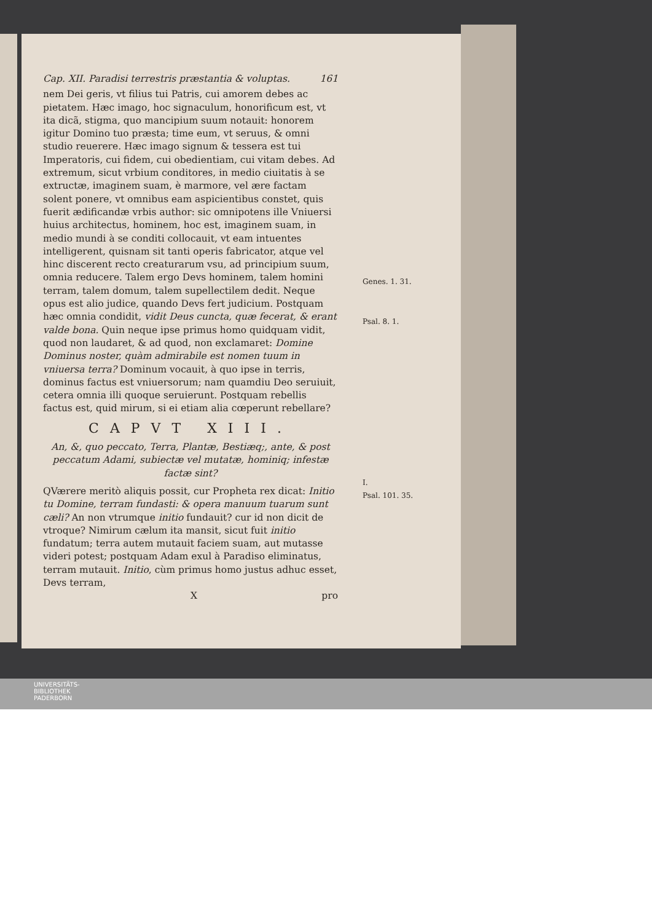Cap. XII. Paradisi terrestris præstantia & voluptas. 161
nem Dei geris, vt filius tui Patris, cui amorem debes ac pietatem. Hæc imago, hoc signaculum, honorificum est, vt ita dicã, stigma, quo mancipium suum notauit: honorem igitur Domino tuo præsta; time eum, vt seruus, & omni studio reuerere. Hæc imago signum & tessera est tui Imperatoris, cui fidem, cui obedientiam, cui vitam debes. Ad extremum, sicut vrbium conditores, in medio ciuitatis à se extructæ, imaginem suam, è marmore, vel ære factam solent ponere, vt omnibus eam aspicientibus constet, quis fuerit ædificandæ vrbis author: sic omnipotens ille Vniuersi huius architectus, hominem, hoc est, imaginem suam, in medio mundi à se conditi collocauit, vt eam intuentes intelligerent, quisnam sit tanti operis fabricator, atque vel hinc discerent recto creaturarum vsu, ad principium suum, omnia reducere. Talem ergo Devs hominem, talem homini terram, talem domum, talem supellectilem dedit. Neque opus est alio judice, quando Devs fert judicium. Postquam hæc omnia condidit, vidit Deus cuncta, quæ fecerat, & erant valde bona. Quin neque ipse primus homo quidquam vidit, quod non laudaret, & ad quod, non exclamaret: Domine Dominus noster, quàm admirabile est nomen tuum in vniuersa terra? Dominum vocauit, à quo ipse in terris, dominus factus est vniuersorum; nam quamdiu Deo seruiuit, cetera omnia illi quoque seruierunt. Postquam rebellis factus est, quid mirum, si ei etiam alia cœperunt rebellare?
CAPVT XIII.
An, &, quo peccato, Terra, Plantæ, Bestiæq;, ante, & post peccatum Adami, subiectæ vel mutatæ, hominiq; infestæ factæ sint?
QVærere meritò aliquis possit, cur Propheta rex dicat: Initio tu Domine, terram fundasti: & opera manuum tuarum sunt cæli? An non vtrumque initio fundauit? cur id non dicit de vtroque? Nimirum cælum ita mansit, sicut fuit initio fundatum; terra autem mutauit faciem suam, aut mutasse videri potest; postquam Adam exul à Paradiso eliminatus, terram mutauit. Initio, cùm primus homo justus adhuc esset, Devs terram,
Xpro
Genes. 1. 31.
Psal. 8. 1.
I.
Psal. 101. 35.
UNIVERSITÄTS-
BIBLIOTHEK
PADERBORN